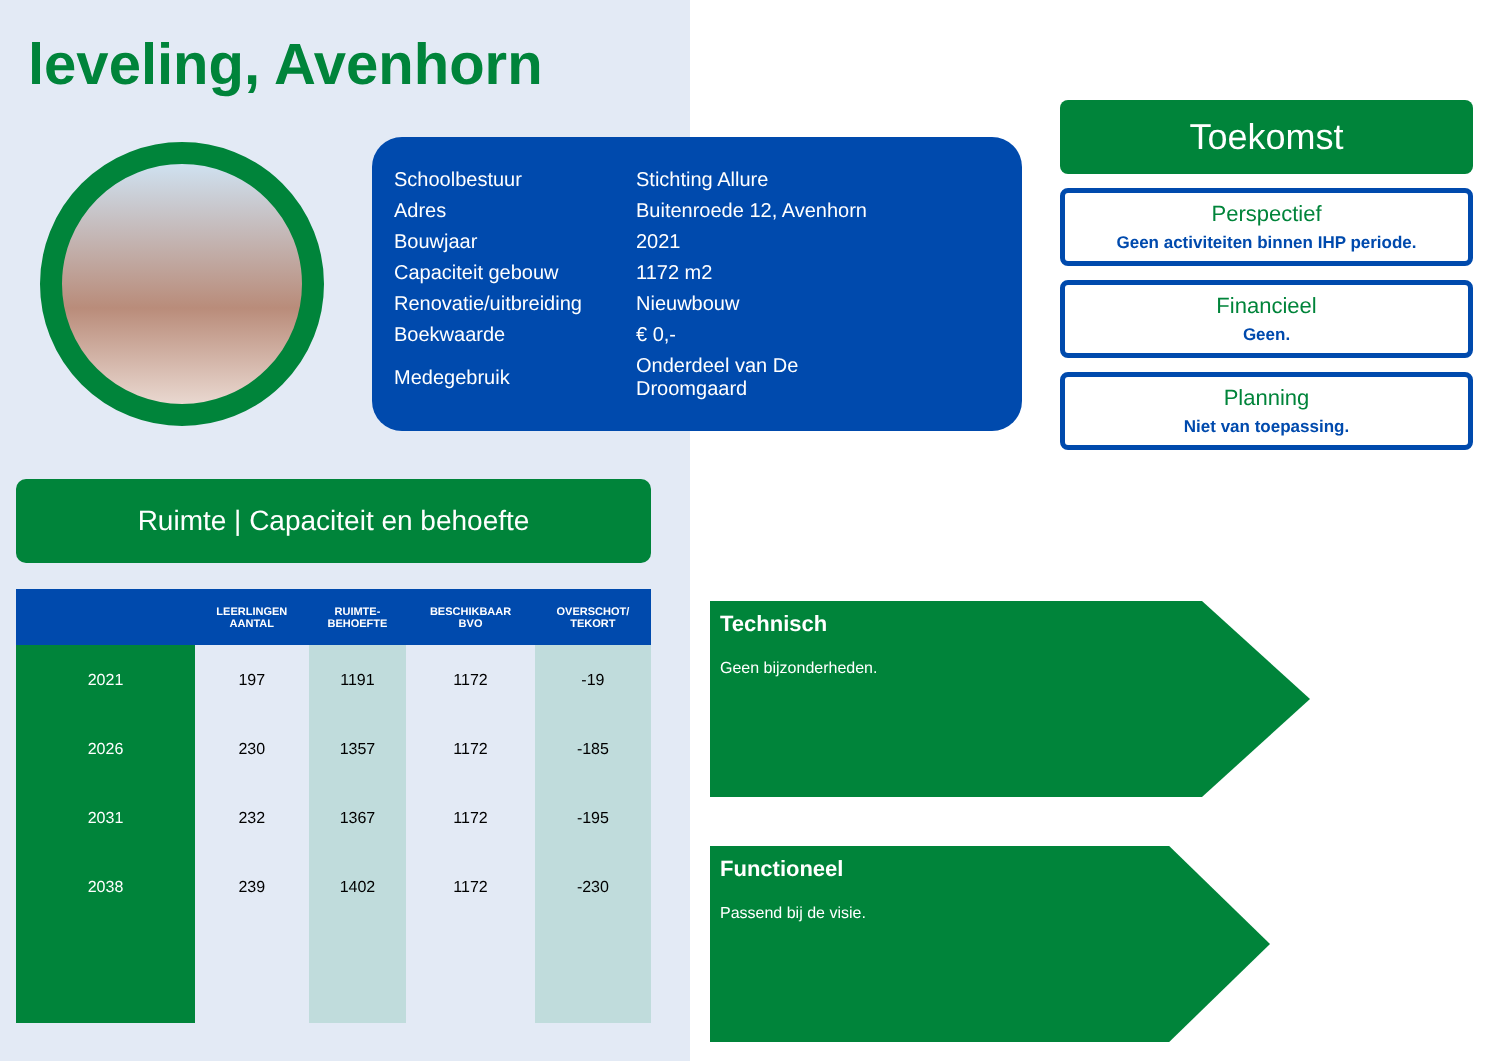leveling, Avenhorn
| Schoolbestuur | Stichting Allure |
| Adres | Buitenroede 12, Avenhorn |
| Bouwjaar | 2021 |
| Capaciteit gebouw | 1172 m2 |
| Renovatie/uitbreiding | Nieuwbouw |
| Boekwaarde | € 0,- |
| Medegebruik | Onderdeel van De Droomgaard |
Ruimte | Capaciteit en behoefte
| | LEERLINGEN AANTAL | RUIMTE- BEHOEFTE | BESCHIKBAAR BVO | OVERSCHOT/ TEKORT |
| --- | --- | --- | --- | --- |
| 2021 | 197 | 1191 | 1172 | -19 |
| 2026 | 230 | 1357 | 1172 | -185 |
| 2031 | 232 | 1367 | 1172 | -195 |
| 2038 | 239 | 1402 | 1172 | -230 |
Toekomst
Perspectief
Geen activiteiten binnen IHP periode.
Financieel
Geen.
Planning
Niet van toepassing.
Technisch
Geen bijzonderheden.
Functioneel
Passend bij de visie.